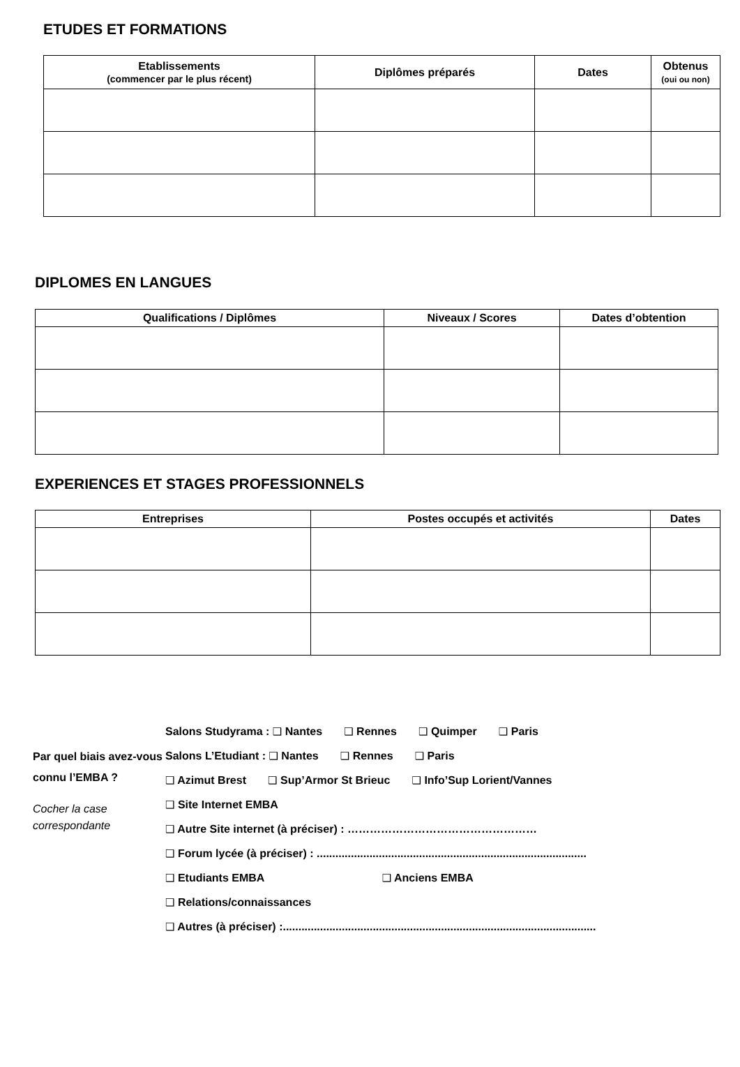ETUDES ET FORMATIONS
| Etablissements (commencer par le plus récent) | Diplômes préparés | Dates | Obtenus (oui ou non) |
| --- | --- | --- | --- |
DIPLOMES EN LANGUES
| Qualifications / Diplômes | Niveaux / Scores | Dates d’obtention |
| --- | --- | --- |
EXPERIENCES ET STAGES PROFESSIONNELS
| Entreprises | Postes occupés et activités | Dates |
| --- | --- | --- |
Par quel biais avez-vous connu l’EMBA ?
Cocher la case correspondante
Salons Studyrama : ❑ Nantes ❑ Rennes ❑ Quimper ❑ Paris
Salons L’Etudiant : ❑ Nantes ❑ Rennes ❑ Paris
❑ Azimut Brest ❑ Sup’Armor St Brieuc ❑ Info’Sup Lorient/Vannes
❑ Site Internet EMBA
❑ Autre Site internet (à préciser) : ……………………………………………
❑ Forum lycée (à préciser) : .......................................................................................
❑ Etudiants EMBA ❑ Anciens EMBA
❑ Relations/connaissances
❑ Autres (à préciser) :.....................................................................................................